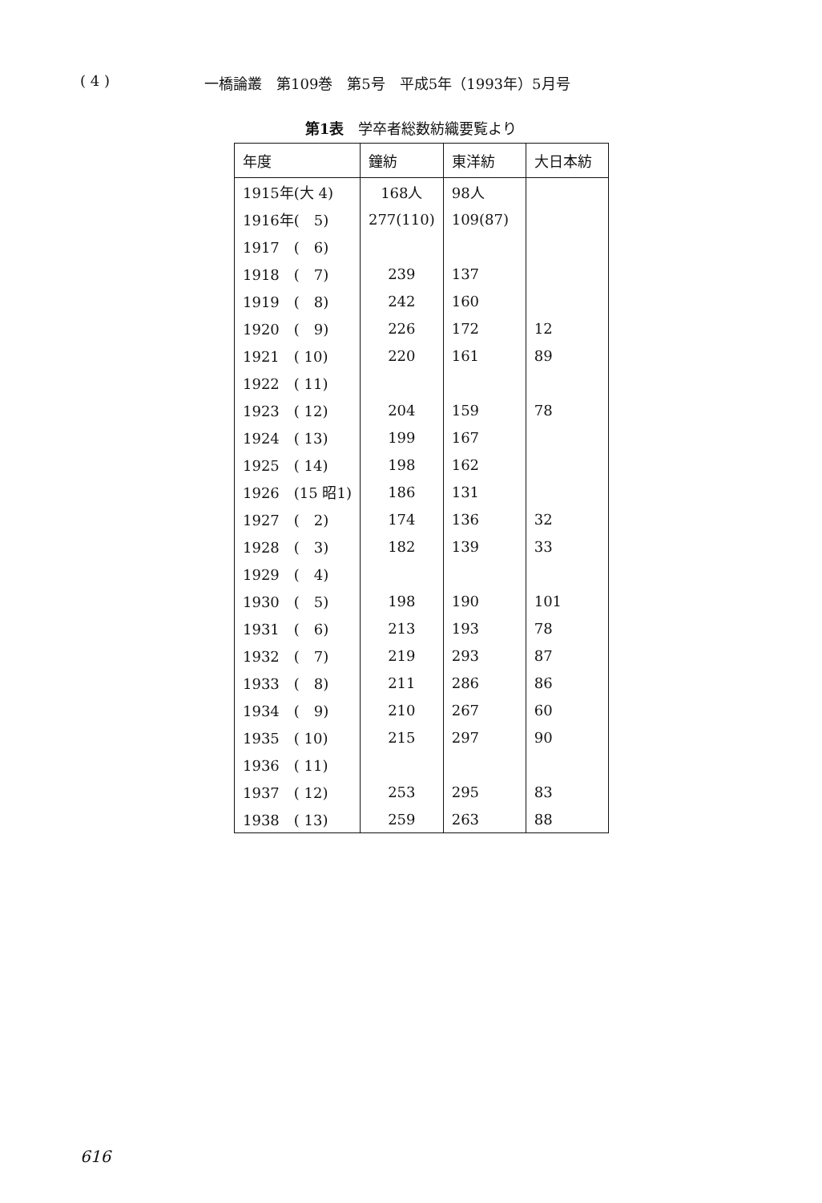( 4 ) 一橋論叢　第109巻　第5号　平成5年（1993年）5月号
第1表　学卒者総数紡織要覧より
| 年度 | 鐘紡 | 東洋紡 | 大日本紡 |
| --- | --- | --- | --- |
| 1915年(大 4) | 168人 | 98人 | |
| 1916年( 5) | 277(110) | 109(87) | |
| 1917 ( 6) | | | |
| 1918 ( 7) | 239 | 137 | |
| 1919 ( 8) | 242 | 160 | |
| 1920 ( 9) | 226 | 172 | 12 |
| 1921 ( 10) | 220 | 161 | 89 |
| 1922 ( 11) | | | |
| 1923 ( 12) | 204 | 159 | 78 |
| 1924 ( 13) | 199 | 167 | |
| 1925 ( 14) | 198 | 162 | |
| 1926 (15 昭1) | 186 | 131 | |
| 1927 ( 2) | 174 | 136 | 32 |
| 1928 ( 3) | 182 | 139 | 33 |
| 1929 ( 4) | | | |
| 1930 ( 5) | 198 | 190 | 101 |
| 1931 ( 6) | 213 | 193 | 78 |
| 1932 ( 7) | 219 | 293 | 87 |
| 1933 ( 8) | 211 | 286 | 86 |
| 1934 ( 9) | 210 | 267 | 60 |
| 1935 ( 10) | 215 | 297 | 90 |
| 1936 ( 11) | | | |
| 1937 ( 12) | 253 | 295 | 83 |
| 1938 ( 13) | 259 | 263 | 88 |
616